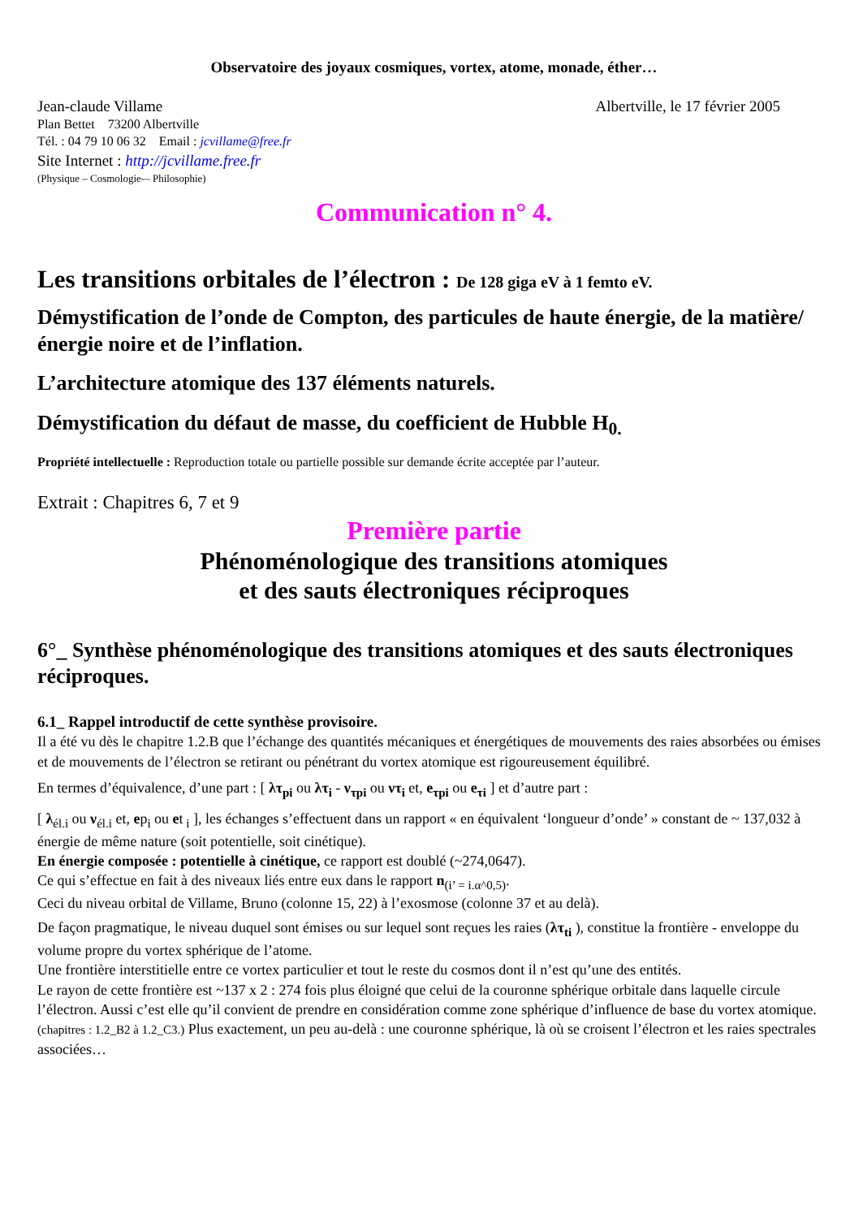Observatoire des joyaux cosmiques, vortex, atome, monade, éther…
Jean-claude Villame Albertville, le 17 février 2005
Plan Bettet 73200 Albertville
Tél. : 04 79 10 06 32 Email : jcvillame@free.fr
Site Internet : http://jcvillame.free.fr
(Physique – Cosmologie-– Philosophie)
Communication n° 4.
Les transitions orbitales de l’électron : De 128 giga eV à 1 femto eV.
Démystification de l’onde de Compton, des particules de haute énergie, de la matière/énergie noire et de l’inflation.
L’architecture atomique des 137 éléments naturels.
Démystification du défaut de masse, du coefficient de Hubble H<sub>0.</sub>
Propriété intellectuelle : Reproduction totale ou partielle possible sur demande écrite acceptée par l’auteur.
Extrait : Chapitres 6, 7 et 9
Première partie
Phénoménologique des transitions atomiques
et des sauts électroniques réciproques
6°_ Synthèse phénoménologique des transitions atomiques et des sauts électroniques réciproques.
6.1_ Rappel introductif de cette synthèse provisoire.
Il a été vu dès le chapitre 1.2.B que l’échange des quantités mécaniques et énergétiques de mouvements des raies absorbées ou émises et de mouvements de l’électron se retirant ou pénétrant du vortex atomique est rigoureusement équilibré.
En termes d’équivalence, d’une part : [ λτ<sub>pi</sub> ou λτ<sub>i</sub> - ν<sub>τpi</sub> ou ντ<sub>i</sub> et, e<sub>τpi</sub> ou e<sub>τi</sub> ] et d’autre part :
[ λ<sub>él.i</sub> ou ν<sub>él.i</sub> et, ep<sub>i</sub> ou et<sub>i</sub> ], les échanges s’effectuent dans un rapport « en équivalent ‘longueur d’onde’ » constant de ~ 137,032 à énergie de même nature (soit potentielle, soit cinétique).
En énergie composée : potentielle à cinétique, ce rapport est doublé (~274,0647).
Ce qui s’effectue en fait à des niveaux liés entre eux dans le rapport n<sub>(i’ = i.α^0,5)</sub>.
Ceci du niveau orbital de Villame, Bruno (colonne 15, 22) à l’exosmose (colonne 37 et au delà).
De façon pragmatique, le niveau duquel sont émises ou sur lequel sont reçues les raies (λτ<sub>ti</sub> ), constitue la frontière - enveloppe du volume propre du vortex sphérique de l’atome.
Une frontière interstitielle entre ce vortex particulier et tout le reste du cosmos dont il n’est qu’une des entités.
Le rayon de cette frontière est ~137 x 2 : 274 fois plus éloigné que celui de la couronne sphérique orbitale dans laquelle circule l’électron. Aussi c’est elle qu’il convient de prendre en considération comme zone sphérique d’influence de base du vortex atomique. (chapitres : 1.2_B2 à 1.2_C3.) Plus exactement, un peu au-delà : une couronne sphérique, là où se croisent l’électron et les raies spectrales associées…